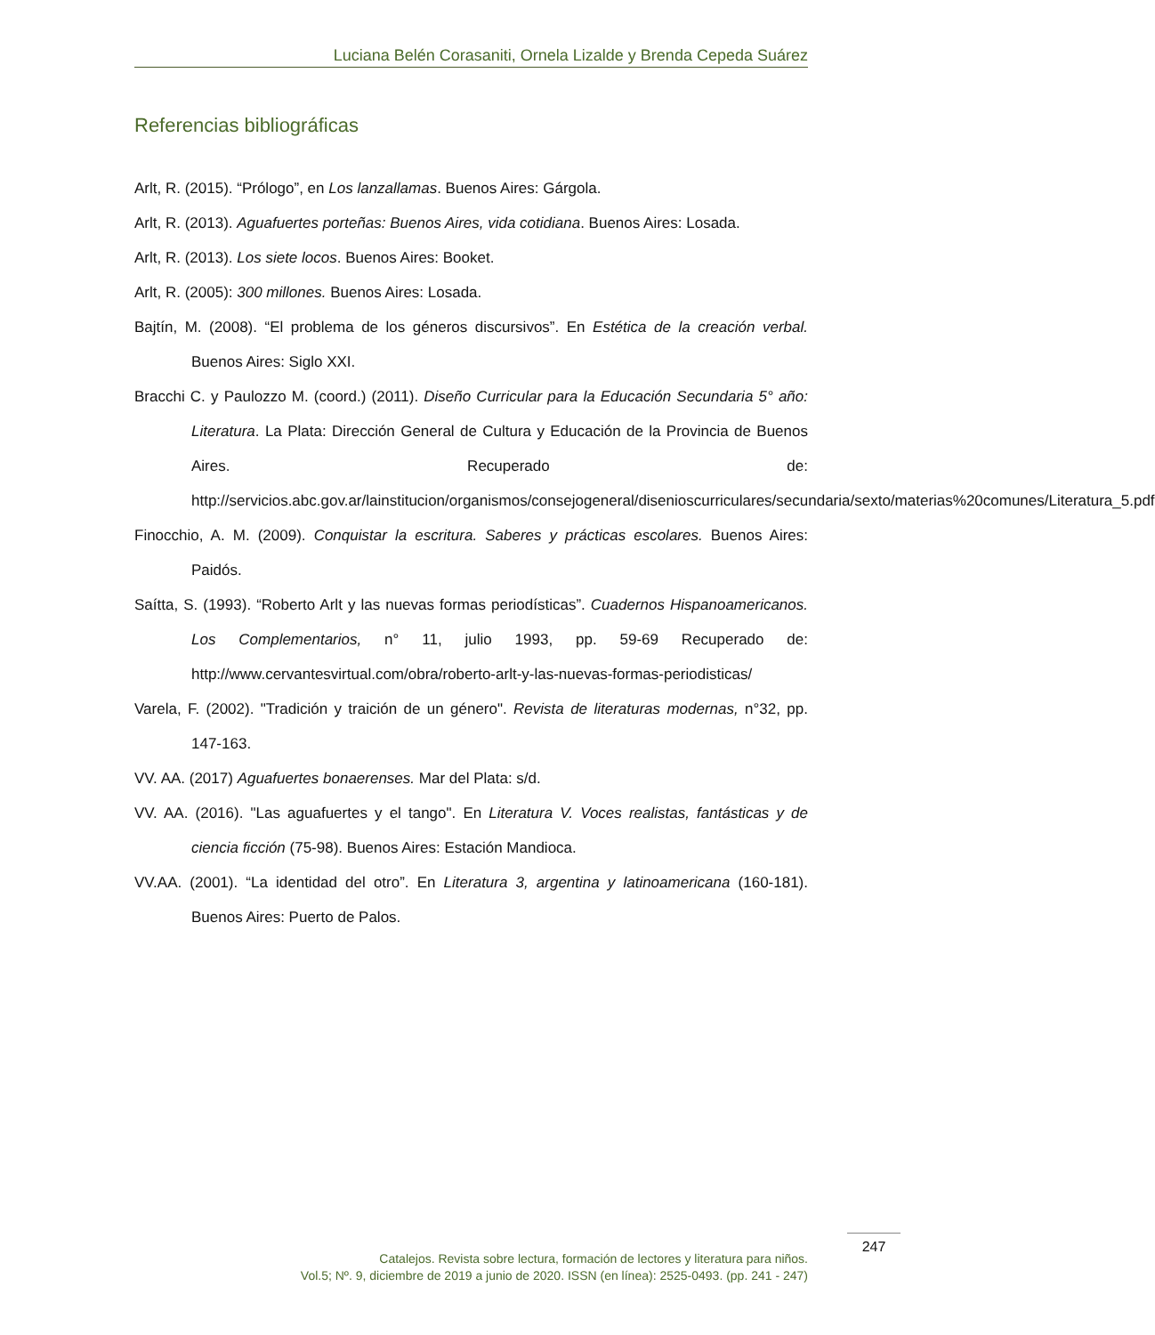Luciana Belén Corasaniti, Ornela Lizalde y Brenda Cepeda Suárez
Referencias bibliográficas
Arlt, R. (2015). “Prólogo”, en Los lanzallamas. Buenos Aires: Gárgola.
Arlt, R. (2013). Aguafuertes porteñas: Buenos Aires, vida cotidiana. Buenos Aires: Losada.
Arlt, R. (2013). Los siete locos. Buenos Aires: Booket.
Arlt, R. (2005): 300 millones. Buenos Aires: Losada.
Bajtín, M. (2008). “El problema de los géneros discursivos”. En Estética de la creación verbal. Buenos Aires: Siglo XXI.
Bracchi C. y Paulozzo M. (coord.) (2011). Diseño Curricular para la Educación Secundaria 5° año: Literatura. La Plata: Dirección General de Cultura y Educación de la Provincia de Buenos Aires. Recuperado de: http://servicios.abc.gov.ar/lainstitucion/organismos/consejogeneral/disenioscurriculares/secundaria/sexto/materias%20comunes/Literatura_5.pdf
Finocchio, A. M. (2009). Conquistar la escritura. Saberes y prácticas escolares. Buenos Aires: Paidós.
Saítta, S. (1993). “Roberto Arlt y las nuevas formas periodísticas”. Cuadernos Hispanoamericanos. Los Complementarios, n° 11, julio 1993, pp. 59-69 Recuperado de: http://www.cervantesvirtual.com/obra/roberto-arlt-y-las-nuevas-formas-periodisticas/
Varela, F. (2002). "Tradición y traición de un género". Revista de literaturas modernas, n°32, pp. 147-163.
VV. AA. (2017) Aguafuertes bonaerenses. Mar del Plata: s/d.
VV. AA. (2016). "Las aguafuertes y el tango". En Literatura V. Voces realistas, fantásticas y de ciencia ficción (75-98). Buenos Aires: Estación Mandioca.
VV.AA. (2001). “La identidad del otro”. En Literatura 3, argentina y latinoamericana (160-181). Buenos Aires: Puerto de Palos.
Catalejos. Revista sobre lectura, formación de lectores y literatura para niños.
Vol.5; Nº. 9, diciembre de 2019 a junio de 2020. ISSN (en línea): 2525-0493. (pp. 241 - 247)
247